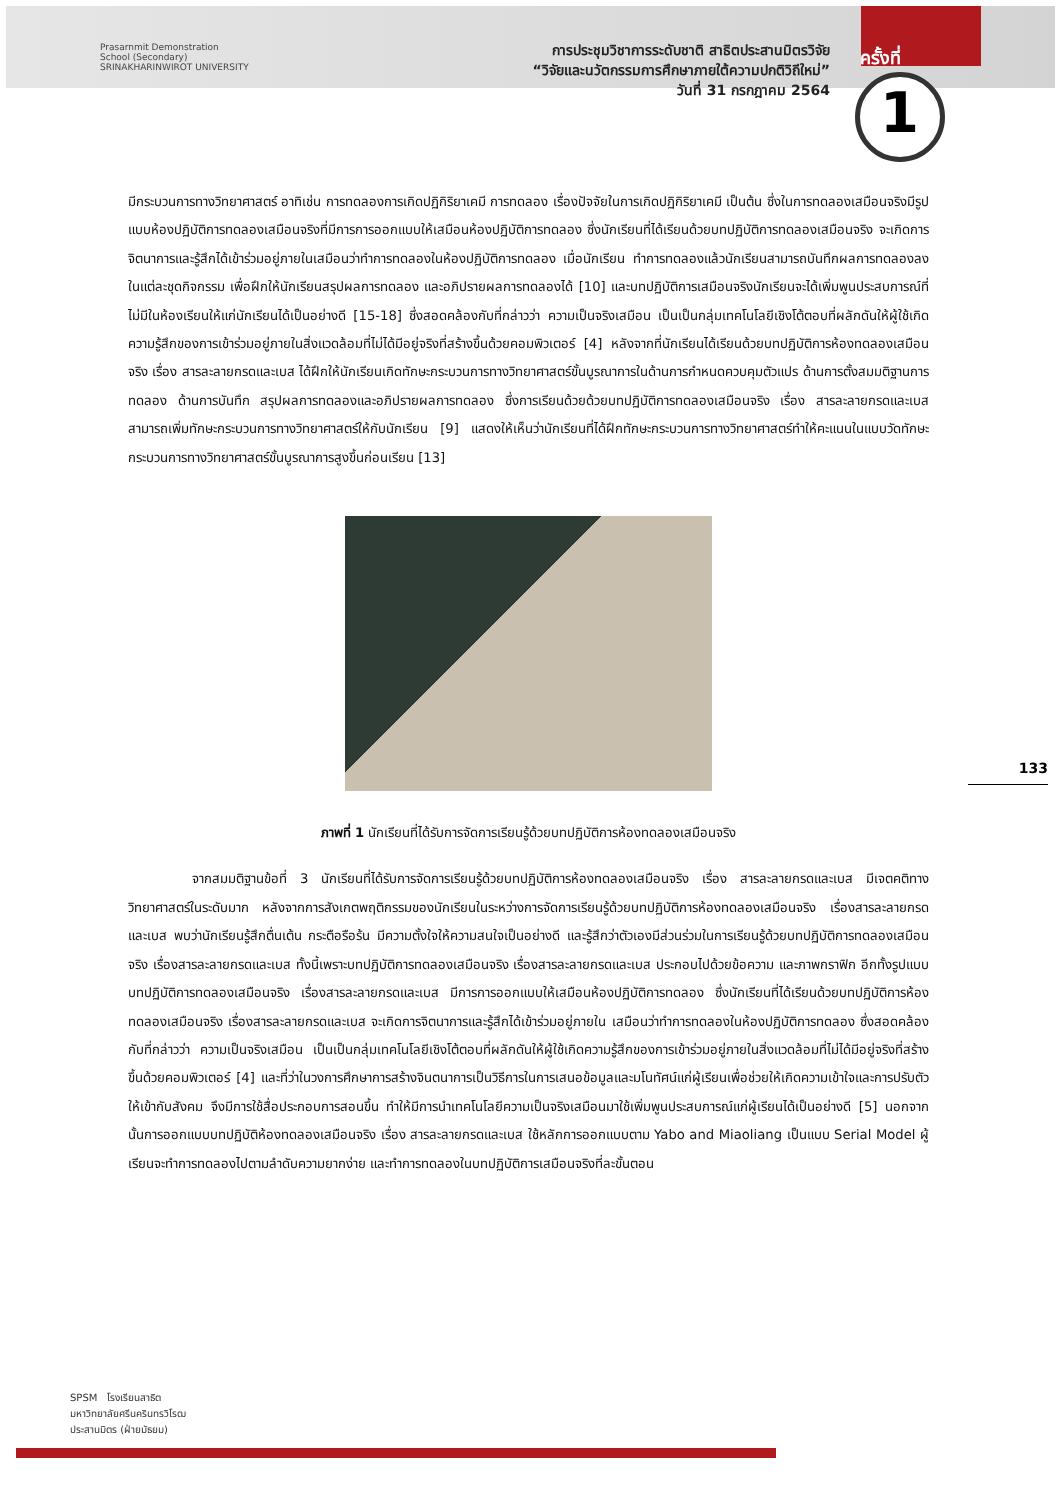Prasarnmit Demonstration
School (Secondary)
SRINAKHARINWIROT UNIVERSITY
การประชุมวิชาการระดับชาติ สาธิตประสานมิตรวิจัย
“วิจัยและนวัตกรรมการศึกษาภายใต้ความปกติวิถีใหม่”
วันที่ 31 กรกฎาคม 2564
ครั้งที่
1
มีกระบวนการทางวิทยาศาสตร์ อาทิเช่น การทดลองการเกิดปฏิกิริยาเคมี การทดลอง เรื่องปัจจัยในการเกิดปฏิกิริยาเคมี เป็นต้น ซึ่งในการทดลองเสมือนจริงมีรูปแบบห้องปฏิบัติการทดลองเสมือนจริงที่มีการการออกแบบให้เสมือนห้องปฏิบัติการทดลอง ซึ่งนักเรียนที่ได้เรียนด้วยบทปฏิบัติการทดลองเสมือนจริง จะเกิดการจิตนาการและรู้สึกได้เข้าร่วมอยู่ภายในเสมือนว่าทำการทดลองในห้องปฏิบัติการทดลอง เมื่อนักเรียน ทำการทดลองแล้วนักเรียนสามารถบันทึกผลการทดลองลงในแต่ละชุดกิจกรรม เพื่อฝึกให้นักเรียนสรุปผลการทดลอง และอภิปรายผลการทดลองได้ [10] และบทปฏิบัติการเสมือนจริงนักเรียนจะได้เพิ่มพูนประสบการณ์ที่ไม่มีในห้องเรียนให้แก่นักเรียนได้เป็นอย่างดี [15-18] ซึ่งสอดคล้องกับที่กล่าวว่า ความเป็นจริงเสมือน เป็นเป็นกลุ่มเทคโนโลยีเชิงโต้ตอบที่ผลักดันให้ผู้ใช้เกิดความรู้สึกของการเข้าร่วมอยู่ภายในสิ่งแวดล้อมที่ไม่ได้มีอยู่จริงที่สร้างขึ้นด้วยคอมพิวเตอร์ [4] หลังจากที่นักเรียนได้เรียนด้วยบทปฏิบัติการห้องทดลองเสมือนจริง เรื่อง สารละลายกรดและเบส ได้ฝึกให้นักเรียนเกิดทักษะกระบวนการทางวิทยาศาสตร์ขั้นบูรณาการในด้านการกำหนดควบคุมตัวแปร ด้านการตั้งสมมติฐานการทดลอง ด้านการบันทึก สรุปผลการทดลองและอภิปรายผลการทดลอง ซึ่งการเรียนด้วยด้วยบทปฏิบัติการทดลองเสมือนจริง เรื่อง สารละลายกรดและเบส สามารถเพิ่มทักษะกระบวนการทางวิทยาศาสตร์ให้กับนักเรียน [9] แสดงให้เห็นว่านักเรียนที่ได้ฝึกทักษะกระบวนการทางวิทยาศาสตร์ทำให้คะแนนในแบบวัดทักษะกระบวนการทางวิทยาศาสตร์ขั้นบูรณาการสูงขึ้นก่อนเรียน [13]
ภาพที่ 1 นักเรียนที่ได้รับการจัดการเรียนรู้ด้วยบทปฏิบัติการห้องทดลองเสมือนจริง
จากสมมติฐานข้อที่ 3 นักเรียนที่ได้รับการจัดการเรียนรู้ด้วยบทปฏิบัติการห้องทดลองเสมือนจริง เรื่อง สารละลายกรดและเบส มีเจตคติทางวิทยาศาสตร์ในระดับมาก หลังจากการสังเกตพฤติกรรมของนักเรียนในระหว่างการจัดการเรียนรู้ด้วยบทปฏิบัติการห้องทดลองเสมือนจริง เรื่องสารละลายกรดและเบส พบว่านักเรียนรู้สึกตื่นเต้น กระตือรือร้น มีความตั้งใจให้ความสนใจเป็นอย่างดี และรู้สึกว่าตัวเองมีส่วนร่วมในการเรียนรู้ด้วยบทปฏิบัติการทดลองเสมือนจริง เรื่องสารละลายกรดและเบส ทั้งนี้เพราะบทปฏิบัติการทดลองเสมือนจริง เรื่องสารละลายกรดและเบส ประกอบไปด้วยข้อความ และภาพกราฟิก อีกทั้งรูปแบบบทปฏิบัติการทดลองเสมือนจริง เรื่องสารละลายกรดและเบส มีการการออกแบบให้เสมือนห้องปฏิบัติการทดลอง ซึ่งนักเรียนที่ได้เรียนด้วยบทปฏิบัติการห้องทดลองเสมือนจริง เรื่องสารละลายกรดและเบส จะเกิดการจิตนาการและรู้สึกได้เข้าร่วมอยู่ภายใน เสมือนว่าทำการทดลองในห้องปฏิบัติการทดลอง ซึ่งสอดคล้องกับที่กล่าวว่า ความเป็นจริงเสมือน เป็นเป็นกลุ่มเทคโนโลยีเชิงโต้ตอบที่ผลักดันให้ผู้ใช้เกิดความรู้สึกของการเข้าร่วมอยู่ภายในสิ่งแวดล้อมที่ไม่ได้มีอยู่จริงที่สร้างขึ้นด้วยคอมพิวเตอร์ [4] และที่ว่าในวงการศึกษาการสร้างจินตนาการเป็นวิธีการในการเสนอข้อมูลและมโนทัศน์แก่ผู้เรียนเพื่อช่วยให้เกิดความเข้าใจและการปรับตัวให้เข้ากับสังคม จึงมีการใช้สื่อประกอบการสอนขึ้น ทำให้มีการนำเทคโนโลยีความเป็นจริงเสมือนมาใช้เพิ่มพูนประสบการณ์แก่ผู้เรียนได้เป็นอย่างดี [5] นอกจากนั้นการออกแบบบทปฏิบัติห้องทดลองเสมือนจริง เรื่อง สารละลายกรดและเบส ใช้หลักการออกแบบตาม Yabo and Miaoliang เป็นแบบ Serial Model ผู้เรียนจะทำการทดลองไปตามลำดับความยากง่าย และทำการทดลองในบทปฏิบัติการเสมือนจริงที่ละขั้นตอน
133
SPSM โรงเรียนสาธิต
มหาวิทยาลัยศรีนครินทรวิโรฒ
ประสานมิตร (ฝ่ายมัธยม)